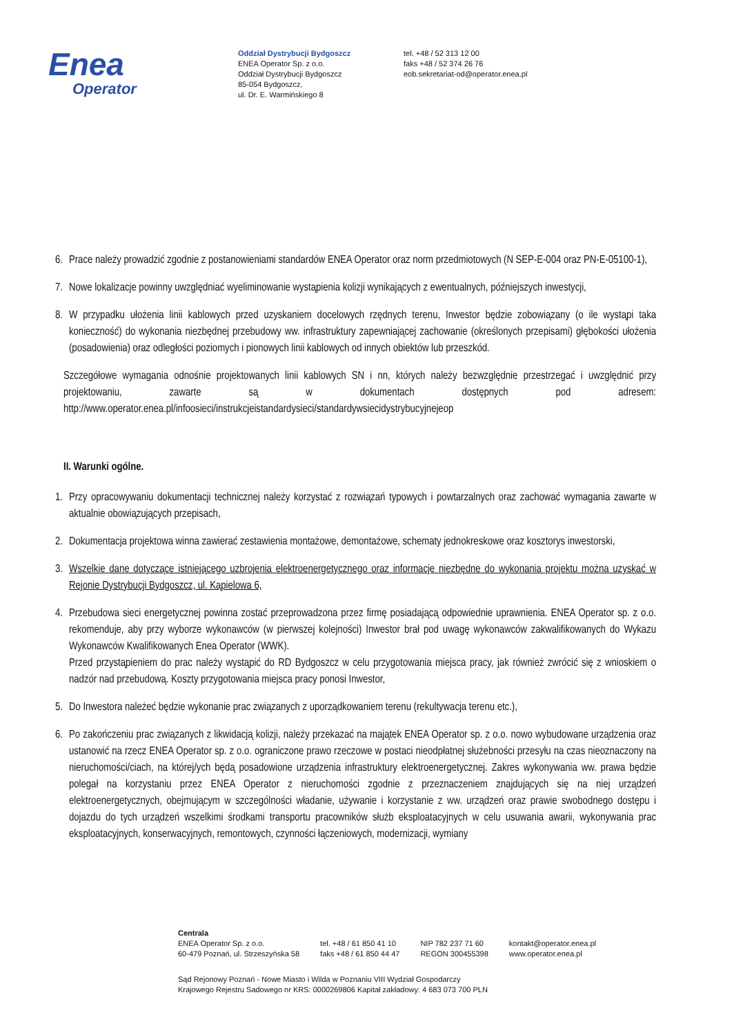Enea
Operator
Oddział Dystrybucji Bydgoszcz
ENEA Operator Sp. z o.o.
Oddział Dystrybucji Bydgoszcz
85-054 Bydgoszcz,
ul. Dr. E. Warmińskiego 8
tel. +48 / 52 313 12 00
faks +48 / 52 374 26 76
eob.sekretariat-od@operator.enea.pl
6. Prace należy prowadzić zgodnie z postanowieniami standardów ENEA Operator oraz norm przedmiotowych (N SEP-E-004 oraz PN-E-05100-1),
7. Nowe lokalizacje powinny uwzględniać wyeliminowanie wystąpienia kolizji wynikających z ewentualnych, późniejszych inwestycji,
8. W przypadku ułożenia linii kablowych przed uzyskaniem docelowych rzędnych terenu, Inwestor będzie zobowiązany (o ile wystąpi taka konieczność) do wykonania niezbędnej przebudowy ww. infrastruktury zapewniającej zachowanie (określonych przepisami) głębokości ułożenia (posadowienia) oraz odległości poziomych i pionowych linii kablowych od innych obiektów lub przeszkód.
Szczegółowe wymagania odnośnie projektowanych linii kablowych SN i nn, których należy bezwzględnie przestrzegać i uwzględnić przy projektowaniu, zawarte są w dokumentach dostępnych pod adresem: http://www.operator.enea.pl/infoosieci/instrukcjeistandardysieci/standardywsiecidystrybucyjnejeop
II. Warunki ogólne.
1. Przy opracowywaniu dokumentacji technicznej należy korzystać z rozwiązań typowych i powtarzalnych oraz zachować wymagania zawarte w aktualnie obowiązujących przepisach,
2. Dokumentacja projektowa winna zawierać zestawienia montażowe, demontażowe, schematy jednokreskowe oraz kosztorys inwestorski,
3. Wszelkie dane dotyczące istniejącego uzbrojenia elektroenergetycznego oraz informacje niezbędne do wykonania projektu można uzyskać w Rejonie Dystrybucji Bydgoszcz, ul. Kąpielowa 6,
4. Przebudowa sieci energetycznej powinna zostać przeprowadzona przez firmę posiadającą odpowiednie uprawnienia. ENEA Operator sp. z o.o. rekomenduje, aby przy wyborze wykonawców (w pierwszej kolejności) Inwestor brał pod uwagę wykonawców zakwalifikowanych do Wykazu Wykonawców Kwalifikowanych Enea Operator (WWK).
Przed przystąpieniem do prac należy wystąpić do RD Bydgoszcz w celu przygotowania miejsca pracy, jak również zwrócić się z wnioskiem o nadzór nad przebudową. Koszty przygotowania miejsca pracy ponosi Inwestor,
5. Do Inwestora należeć będzie wykonanie prac związanych z uporządkowaniem terenu (rekultywacja terenu etc.),
6. Po zakończeniu prac związanych z likwidacją kolizji, należy przekazać na majątek ENEA Operator sp. z o.o. nowo wybudowane urządzenia oraz ustanowić na rzecz ENEA Operator sp. z o.o. ograniczone prawo rzeczowe w postaci nieodpłatnej służebności przesyłu na czas nieoznaczony na nieruchomości/ciach, na której/ych będą posadowione urządzenia infrastruktury elektroenergetycznej. Zakres wykonywania ww. prawa będzie polegał na korzystaniu przez ENEA Operator z nieruchomości zgodnie z przeznaczeniem znajdujących się na niej urządzeń elektroenergetycznych, obejmującym w szczególności władanie, używanie i korzystanie z ww. urządzeń oraz prawie swobodnego dostępu i dojazdu do tych urządzeń wszelkimi środkami transportu pracowników służb eksploatacyjnych w celu usuwania awarii, wykonywania prac eksploatacyjnych, konserwacyjnych, remontowych, czynności łączeniowych, modernizacji, wymiany
Centrala
ENEA Operator Sp. z o.o.
60-479 Poznań, ul. Strzeszyńska 58
tel. +48 / 61 850 41 10
faks +48 / 61 850 44 47
NIP 782 237 71 60
REGON 300455398
kontakt@operator.enea.pl
www.operator.enea.pl
Sąd Rejonowy Poznań - Nowe Miasto i Wilda w Poznaniu VIII Wydział Gospodarczy
Krajowego Rejestru Sadowego nr KRS: 0000269806 Kapitał zakładowy: 4 683 073 700 PLN